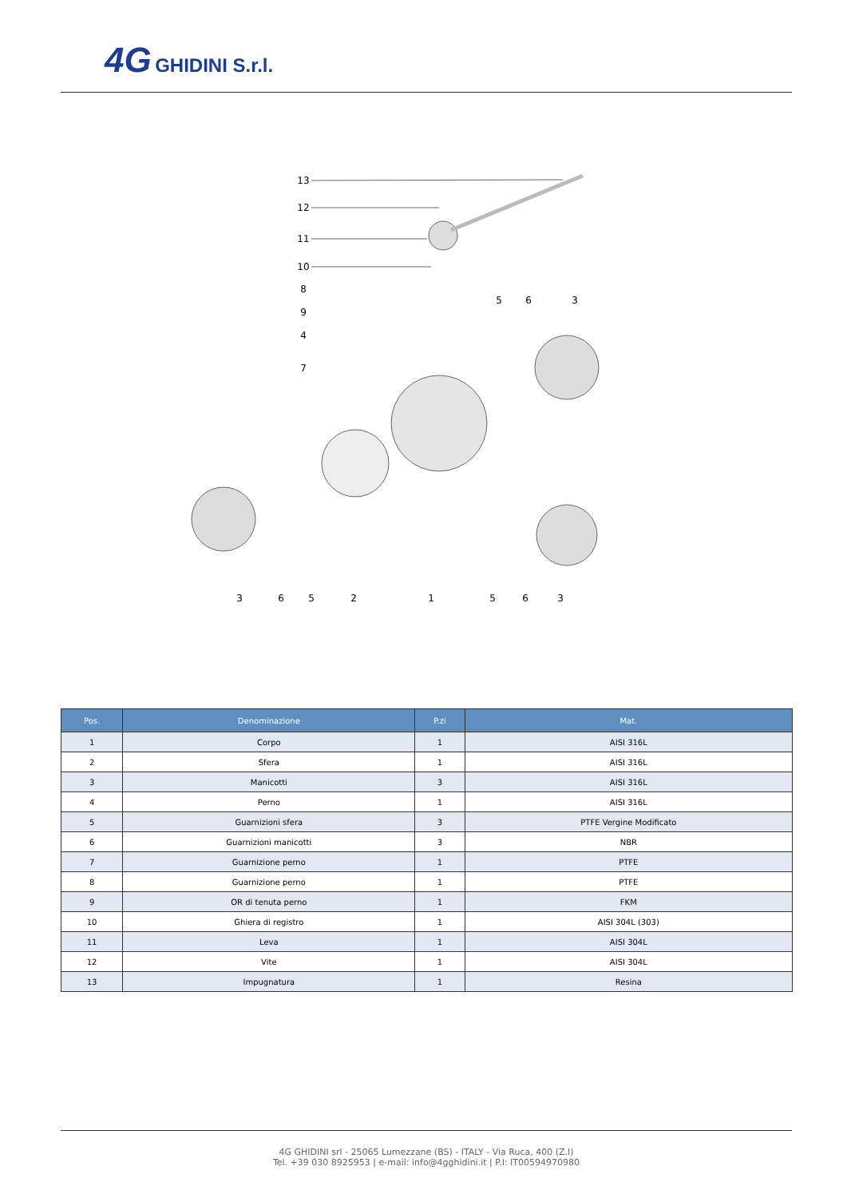4G GHIDINI S.r.l.
13
12
11
10
8
9
4
7
5
6
3
3
6
5
2
1
5
6
3
| Pos. | Denominazione | P.zi | Mat. |
| --- | --- | --- | --- |
| 1 | Corpo | 1 | AISI 316L |
| 2 | Sfera | 1 | AISI 316L |
| 3 | Manicotti | 3 | AISI 316L |
| 4 | Perno | 1 | AISI 316L |
| 5 | Guarnizioni sfera | 3 | PTFE Vergine Modificato |
| 6 | Guarnizioni manicotti | 3 | NBR |
| 7 | Guarnizione perno | 1 | PTFE |
| 8 | Guarnizione perno | 1 | PTFE |
| 9 | OR di tenuta perno | 1 | FKM |
| 10 | Ghiera di registro | 1 | AISI 304L (303) |
| 11 | Leva | 1 | AISI 304L |
| 12 | Vite | 1 | AISI 304L |
| 13 | Impugnatura | 1 | Resina |
4G GHIDINI srl - 25065 Lumezzane (BS) - ITALY - Via Ruca, 400 (Z.I)
Tel. +39 030 8925953 | e-mail: info@4gghidini.it | P.I: IT00594970980